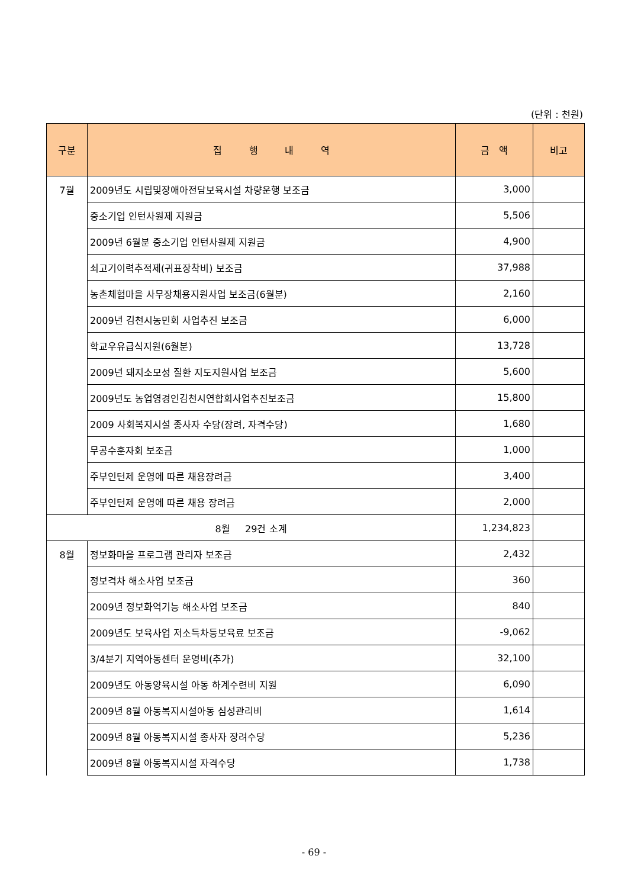(단위 : 천원)
| 구분 | 집 행 내 역 | 금 액 | 비고 |
| --- | --- | --- | --- |
| 7월 | 2009년도 시립및장애아전담보육시설 차량운행 보조금 | 3,000 | |
| | 중소기업 인턴사원제 지원금 | 5,506 | |
| | 2009년 6월분 중소기업 인턴사원제 지원금 | 4,900 | |
| | 쇠고기이력추적제(귀표장착비) 보조금 | 37,988 | |
| | 농촌체험마을 사무장채용지원사업 보조금(6월분) | 2,160 | |
| | 2009년 김천시농민회 사업추진 보조금 | 6,000 | |
| | 학교우유급식지원(6월분) | 13,728 | |
| | 2009년 돼지소모성 질환 지도지원사업 보조금 | 5,600 | |
| | 2009년도 농업영경인김천시연합회사업추진보조금 | 15,800 | |
| | 2009 사회복지시설 종사자 수당(장려, 자격수당) | 1,680 | |
| | 무공수훈자회 보조금 | 1,000 | |
| | 주부인턴제 운영에 따른 채용장려금 | 3,400 | |
| | 주부인턴제 운영에 따른 채용 장려금 | 2,000 | |
| 8월 29건 소계 | | 1,234,823 | |
| 8월 | 정보화마을 프로그램 관리자 보조금 | 2,432 | |
| | 정보격차 해소사업 보조금 | 360 | |
| | 2009년 정보화역기능 해소사업 보조금 | 840 | |
| | 2009년도 보육사업 저소득차등보육료 보조금 | -9,062 | |
| | 3/4분기 지역아동센터 운영비(추가) | 32,100 | |
| | 2009년도 아동양육시설 아동 하계수련비 지원 | 6,090 | |
| | 2009년 8월 아동복지시설아동 심성관리비 | 1,614 | |
| | 2009년 8월 아동복지시설 종사자 장려수당 | 5,236 | |
| | 2009년 8월 아동복지시설 자격수당 | 1,738 | |
- 69 -